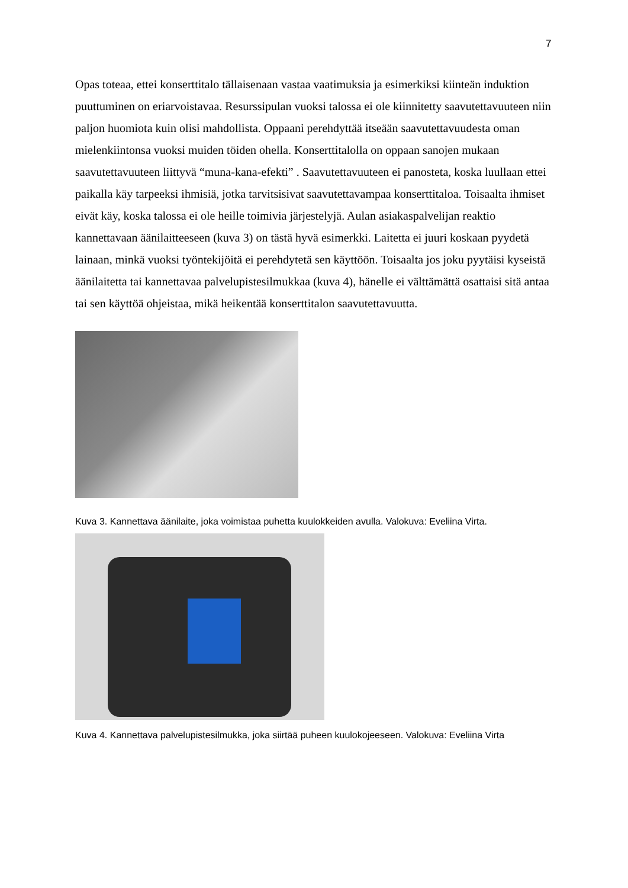7
Opas toteaa, ettei konserttitalo tällaisenaan vastaa vaatimuksia ja esimerkiksi kiinteän induktion puuttuminen on eriarvoistavaa. Resurssipulan vuoksi talossa ei ole kiinnitetty saavutettavuuteen niin paljon huomiota kuin olisi mahdollista. Oppaani perehdyttää itseään saavutettavuudesta oman mielenkiintonsa vuoksi muiden töiden ohella. Konserttitalolla on oppaan sanojen mukaan saavutettavuuteen liittyvä “muna-kana-efekti” . Saavutettavuuteen ei panosteta, koska luullaan ettei paikalla käy tarpeeksi ihmisiä, jotka tarvitsisivat saavutettavampaa konserttitaloa. Toisaalta ihmiset eivät käy, koska talossa ei ole heille toimivia järjestelyjä. Aulan asiakaspalvelijan reaktio kannettavaan äänilaitteeseen (kuva 3) on tästä hyvä esimerkki. Laitetta ei juuri koskaan pyydetä lainaan, minkä vuoksi työntekijöitä ei perehdytetä sen käyttöön. Toisaalta jos joku pyytäisi kyseistä äänilaitetta tai kannettavaa palvelupistesilmukkaa (kuva 4), hänelle ei välttämättä osattaisi sitä antaa tai sen käyttöä ohjeistaa, mikä heikentää konserttitalon saavutettavuutta.
Kuva 3. Kannettava äänilaite, joka voimistaa puhetta kuulokkeiden avulla. Valokuva: Eveliina Virta.
Kuva 4. Kannettava palvelupistesilmukka, joka siirtää puheen kuulokojeeseen. Valokuva: Eveliina Virta